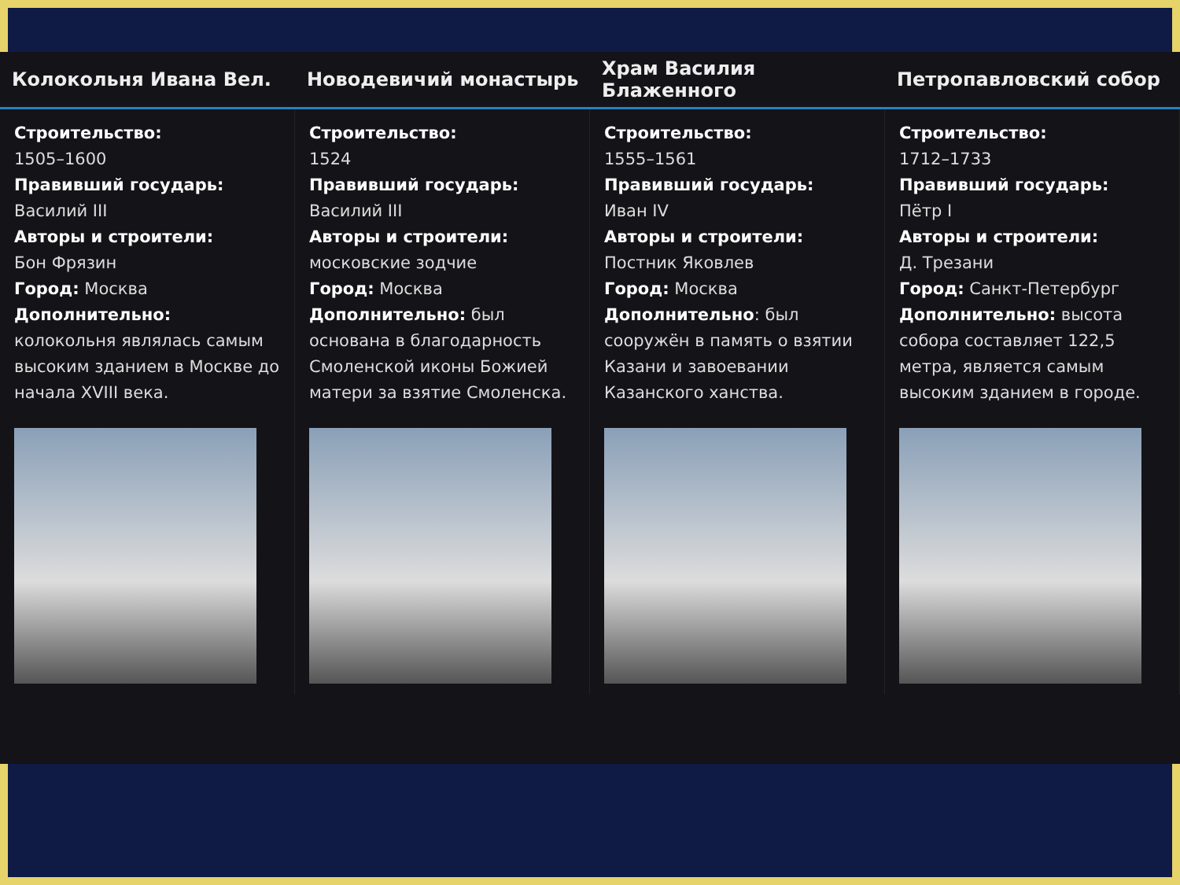Колокольня Ивана Вел. Новодевичий монастырь Храм Василия Блаженного Петропавловский собор
Строительство:
1505–1600
Правивший государь:
Василий III
Авторы и строители:
Бон Фрязин
Город: Москва
Дополнительно:
колокольня являлась самым высоким зданием в Москве до начала XVIII века.
Строительство:
1524
Правивший государь:
Василий III
Авторы и строители:
московские зодчие
Город: Москва
Дополнительно: был основана в благодарность Смоленской иконы Божией матери за взятие Смоленска.
Строительство:
1555–1561
Правивший государь:
Иван IV
Авторы и строители:
Постник Яковлев
Город: Москва
Дополнительно: был сооружён в память о взятии Казани и завоевании Казанского ханства.
Строительство:
1712–1733
Правивший государь:
Пётр I
Авторы и строители:
Д. Трезани
Город: Санкт-Петербург
Дополнительно: высота собора составляет 122,5 метра, является самым высоким зданием в городе.